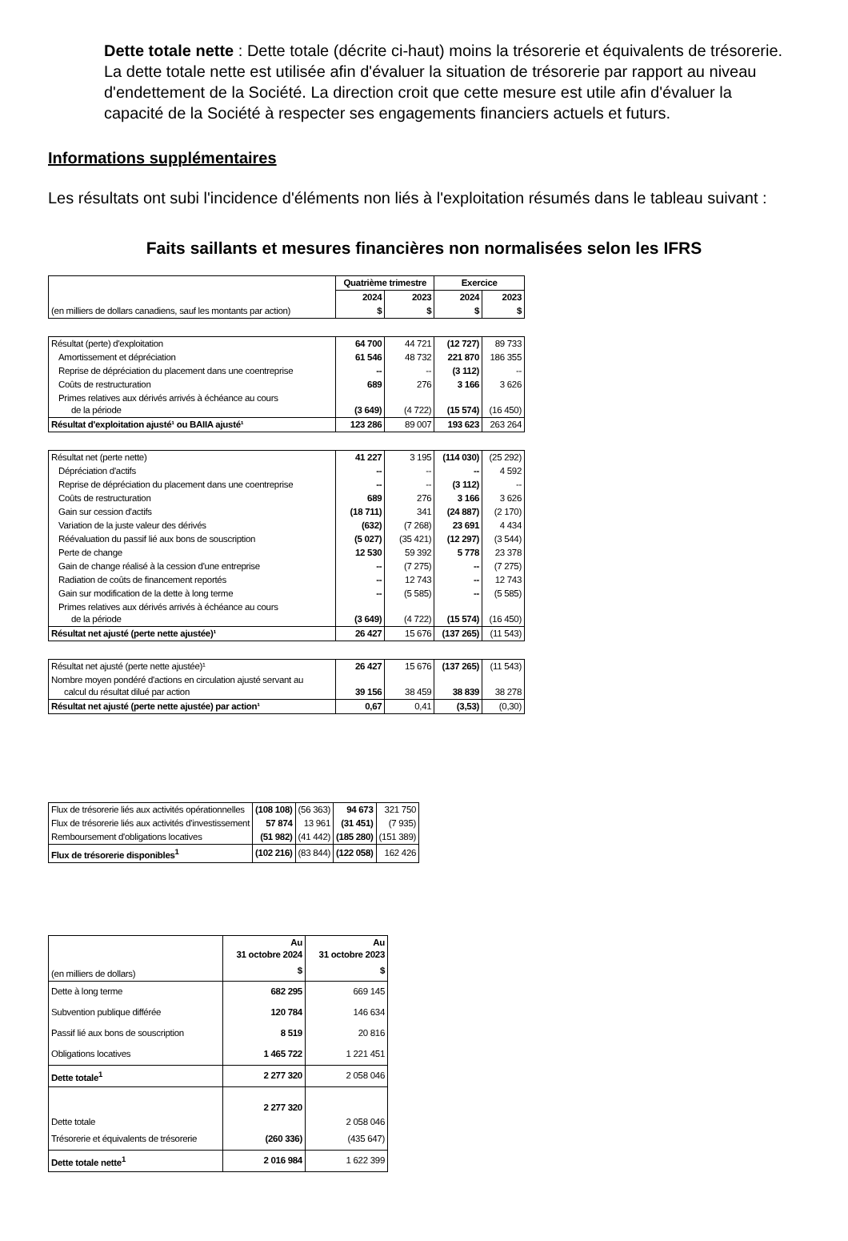Dette totale nette : Dette totale (décrite ci-haut) moins la trésorerie et équivalents de trésorerie. La dette totale nette est utilisée afin d'évaluer la situation de trésorerie par rapport au niveau d'endettement de la Société. La direction croit que cette mesure est utile afin d'évaluer la capacité de la Société à respecter ses engagements financiers actuels et futurs.
Informations supplémentaires
Les résultats ont subi l'incidence d'éléments non liés à l'exploitation résumés dans le tableau suivant :
Faits saillants et mesures financières non normalisées selon les IFRS
| | Quatrième trimestre | | Exercice | |
| | 2024 | 2023 | 2024 | 2023 |
| (en milliers de dollars canadiens, sauf les montants par action) | $ | $ | $ | $ |
| Résultat (perte) d'exploitation | 64 700 | 44 721 | (12 727) | 89 733 |
| Amortissement et dépréciation | 61 546 | 48 732 | 221 870 | 186 355 |
| Reprise de dépréciation du placement dans une coentreprise | -- | -- | (3 112) | -- |
| Coûts de restructuration | 689 | 276 | 3 166 | 3 626 |
| Primes relatives aux dérivés arrivés à échéance au cours de la période | (3 649) | (4 722) | (15 574) | (16 450) |
| Résultat d'exploitation ajusté¹ ou BAIIA ajusté¹ | 123 286 | 89 007 | 193 623 | 263 264 |
| Résultat net (perte nette) | 41 227 | 3 195 | (114 030) | (25 292) |
| Dépréciation d'actifs | -- | -- | -- | 4 592 |
| Reprise de dépréciation du placement dans une coentreprise | -- | -- | (3 112) | -- |
| Coûts de restructuration | 689 | 276 | 3 166 | 3 626 |
| Gain sur cession d'actifs | (18 711) | 341 | (24 887) | (2 170) |
| Variation de la juste valeur des dérivés | (632) | (7 268) | 23 691 | 4 434 |
| Réévaluation du passif lié aux bons de souscription | (5 027) | (35 421) | (12 297) | (3 544) |
| Perte de change | 12 530 | 59 392 | 5 778 | 23 378 |
| Gain de change réalisé à la cession d'une entreprise | -- | (7 275) | -- | (7 275) |
| Radiation de coûts de financement reportés | -- | 12 743 | -- | 12 743 |
| Gain sur modification de la dette à long terme | -- | (5 585) | -- | (5 585) |
| Primes relatives aux dérivés arrivés à échéance au cours de la période | (3 649) | (4 722) | (15 574) | (16 450) |
| Résultat net ajusté (perte nette ajustée)¹ | 26 427 | 15 676 | (137 265) | (11 543) |
| Résultat net ajusté (perte nette ajustée)¹ | 26 427 | 15 676 | (137 265) | (11 543) |
| Nombre moyen pondéré d'actions en circulation ajusté servant au calcul du résultat dilué par action | 39 156 | 38 459 | 38 839 | 38 278 |
| Résultat net ajusté (perte nette ajustée) par action¹ | 0,67 | 0,41 | (3,53) | (0,30) |
| Flux de trésorerie liés aux activités opérationnelles | (108 108) | (56 363) | 94 673 | 321 750 |
| Flux de trésorerie liés aux activités d'investissement | 57 874 | 13 961 | (31 451) | (7 935) |
| Remboursement d'obligations locatives | (51 982) | (41 442) | (185 280) | (151 389) |
| Flux de trésorerie disponibles<sup>1</sup> | (102 216) | (83 844) | (122 058) | 162 426 |
| | Au 31 octobre 2024 | Au 31 octobre 2023 |
| (en milliers de dollars) | $ | $ |
| Dette à long terme | 682 295 | 669 145 |
| Subvention publique différée | 120 784 | 146 634 |
| Passif lié aux bons de souscription | 8 519 | 20 816 |
| Obligations locatives | 1 465 722 | 1 221 451 |
| Dette totale<sup>1</sup> | 2 277 320 | 2 058 046 |
| Dette totale | 2 277 320 | 2 058 046 |
| Trésorerie et équivalents de trésorerie | (260 336) | (435 647) |
| Dette totale nette<sup>1</sup> | 2 016 984 | 1 622 399 |